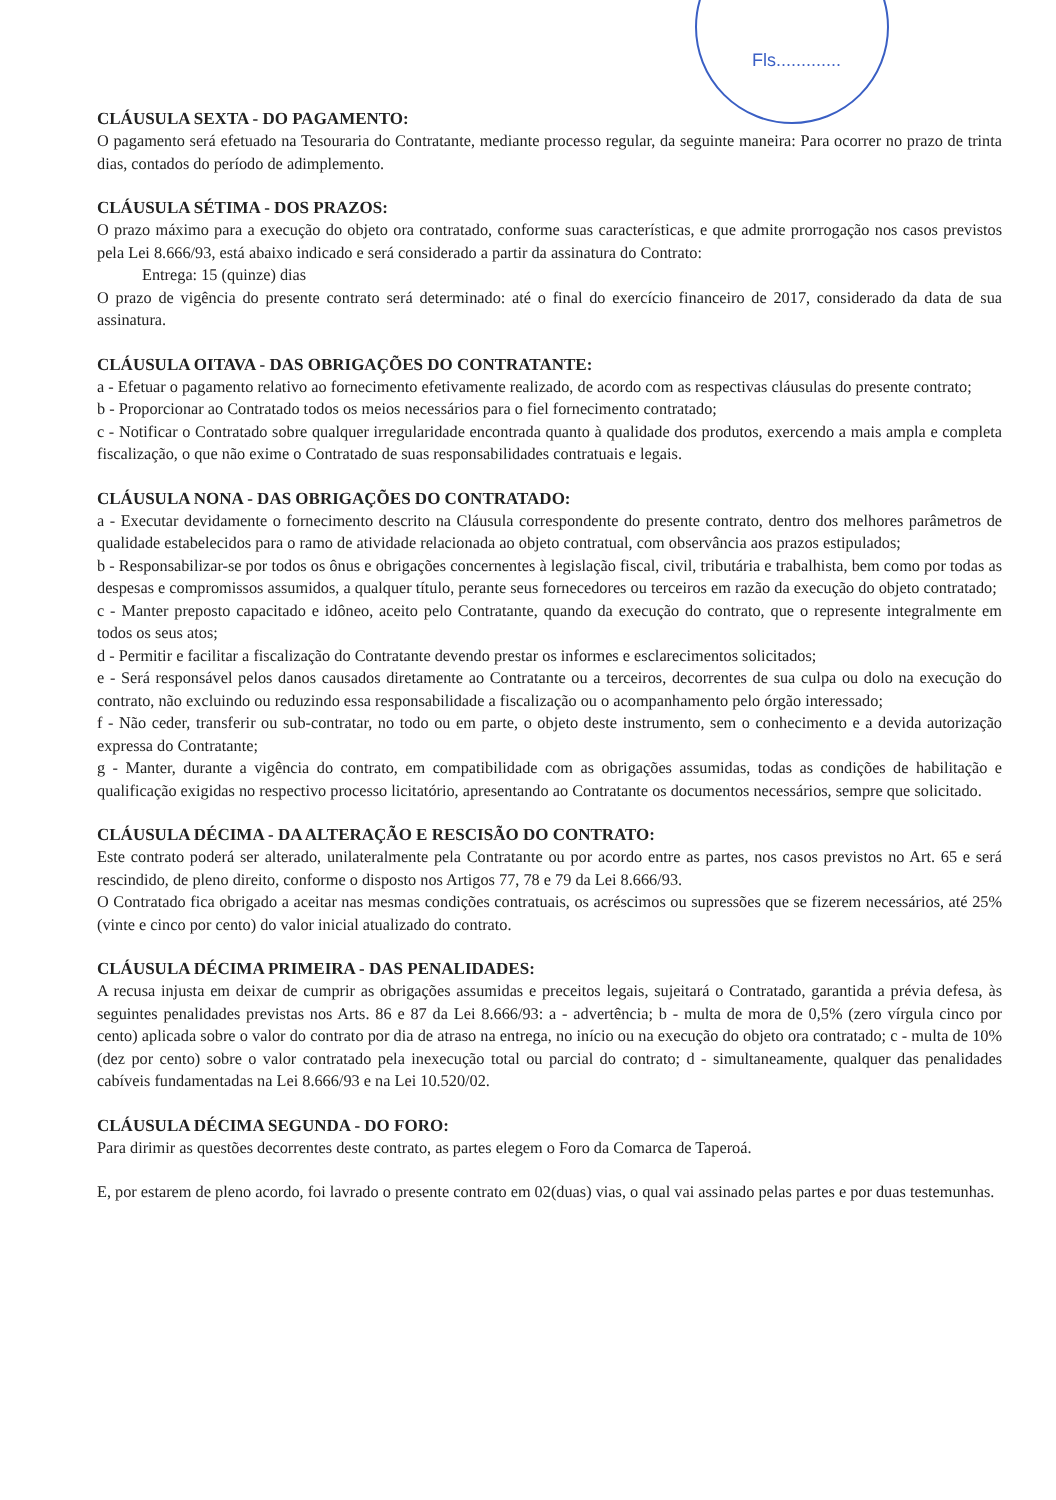Fls.............
CLÁUSULA SEXTA - DO PAGAMENTO:
O pagamento será efetuado na Tesouraria do Contratante, mediante processo regular, da seguinte maneira: Para ocorrer no prazo de trinta dias, contados do período de adimplemento.
CLÁUSULA SÉTIMA - DOS PRAZOS:
O prazo máximo para a execução do objeto ora contratado, conforme suas características, e que admite prorrogação nos casos previstos pela Lei 8.666/93, está abaixo indicado e será considerado a partir da assinatura do Contrato:
Entrega: 15 (quinze) dias
O prazo de vigência do presente contrato será determinado: até o final do exercício financeiro de 2017, considerado da data de sua assinatura.
CLÁUSULA OITAVA - DAS OBRIGAÇÕES DO CONTRATANTE:
a - Efetuar o pagamento relativo ao fornecimento efetivamente realizado, de acordo com as respectivas cláusulas do presente contrato;
b - Proporcionar ao Contratado todos os meios necessários para o fiel fornecimento contratado;
c - Notificar o Contratado sobre qualquer irregularidade encontrada quanto à qualidade dos produtos, exercendo a mais ampla e completa fiscalização, o que não exime o Contratado de suas responsabilidades contratuais e legais.
CLÁUSULA NONA - DAS OBRIGAÇÕES DO CONTRATADO:
a - Executar devidamente o fornecimento descrito na Cláusula correspondente do presente contrato, dentro dos melhores parâmetros de qualidade estabelecidos para o ramo de atividade relacionada ao objeto contratual, com observância aos prazos estipulados;
b - Responsabilizar-se por todos os ônus e obrigações concernentes à legislação fiscal, civil, tributária e trabalhista, bem como por todas as despesas e compromissos assumidos, a qualquer título, perante seus fornecedores ou terceiros em razão da execução do objeto contratado;
c - Manter preposto capacitado e idôneo, aceito pelo Contratante, quando da execução do contrato, que o represente integralmente em todos os seus atos;
d - Permitir e facilitar a fiscalização do Contratante devendo prestar os informes e esclarecimentos solicitados;
e - Será responsável pelos danos causados diretamente ao Contratante ou a terceiros, decorrentes de sua culpa ou dolo na execução do contrato, não excluindo ou reduzindo essa responsabilidade a fiscalização ou o acompanhamento pelo órgão interessado;
f - Não ceder, transferir ou sub-contratar, no todo ou em parte, o objeto deste instrumento, sem o conhecimento e a devida autorização expressa do Contratante;
g - Manter, durante a vigência do contrato, em compatibilidade com as obrigações assumidas, todas as condições de habilitação e qualificação exigidas no respectivo processo licitatório, apresentando ao Contratante os documentos necessários, sempre que solicitado.
CLÁUSULA DÉCIMA - DA ALTERAÇÃO E RESCISÃO DO CONTRATO:
Este contrato poderá ser alterado, unilateralmente pela Contratante ou por acordo entre as partes, nos casos previstos no Art. 65 e será rescindido, de pleno direito, conforme o disposto nos Artigos 77, 78 e 79 da Lei 8.666/93.
O Contratado fica obrigado a aceitar nas mesmas condições contratuais, os acréscimos ou supressões que se fizerem necessários, até 25% (vinte e cinco por cento) do valor inicial atualizado do contrato.
CLÁUSULA DÉCIMA PRIMEIRA - DAS PENALIDADES:
A recusa injusta em deixar de cumprir as obrigações assumidas e preceitos legais, sujeitará o Contratado, garantida a prévia defesa, às seguintes penalidades previstas nos Arts. 86 e 87 da Lei 8.666/93: a - advertência; b - multa de mora de 0,5% (zero vírgula cinco por cento) aplicada sobre o valor do contrato por dia de atraso na entrega, no início ou na execução do objeto ora contratado; c - multa de 10% (dez por cento) sobre o valor contratado pela inexecução total ou parcial do contrato; d - simultaneamente, qualquer das penalidades cabíveis fundamentadas na Lei 8.666/93 e na Lei 10.520/02.
CLÁUSULA DÉCIMA SEGUNDA - DO FORO:
Para dirimir as questões decorrentes deste contrato, as partes elegem o Foro da Comarca de Taperoá.
E, por estarem de pleno acordo, foi lavrado o presente contrato em 02(duas) vias, o qual vai assinado pelas partes e por duas testemunhas.